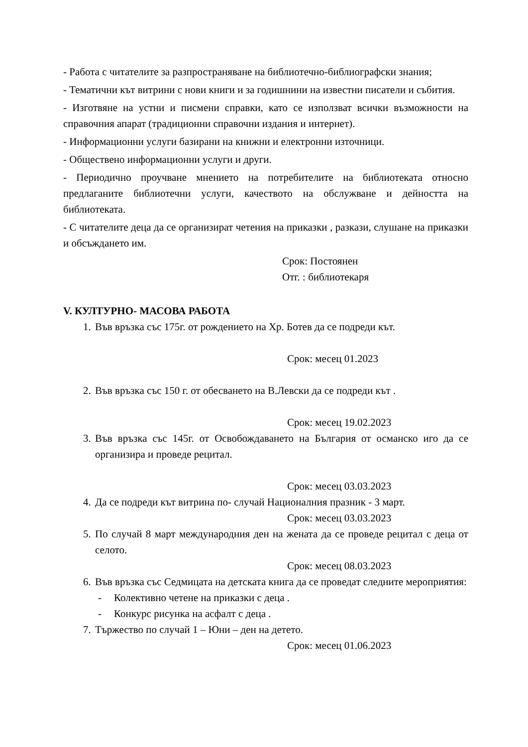- Работа с читателите за разпространяване на библиотечно-библиографски знания;
- Тематични кът витрини с нови книги и за годишнини на известни писатели и събития.
- Изготвяне на устни и писмени справки, като се използват всички възможности на справочния апарат (традиционни справочни издания и интернет).
- Информационни услуги базирани на книжни и електронни източници.
- Обществено информационни услуги и други.
- Периодично проучване мнението на потребителите на библиотеката относно предлаганите библиотечни услуги, качеството на обслужване и дейността на библиотеката.
- С читателите деца да се организират четения на приказки , разкази, слушане на приказки и обсъждането им.
Срок: Постоянен
Отг. : библиотекаря
V. КУЛТУРНО- МАСОВА РАБОТА
1. Във връзка със 175г. от рождението на Хр. Ботев да се подреди кът.
Срок: месец 01.2023
2. Във връзка със 150 г. от обесването на В.Левски да се подреди кът .
Срок: месец 19.02.2023
3. Във връзка със 145г. от Освобождаването на България от османско иго да се организира и проведе рецитал.
Срок: месец 03.03.2023
4. Да се подреди кът витрина по- случай Националния празник - 3 март.
Срок: месец 03.03.2023
5. По случай 8 март международния ден на жената да се проведе рецитал с деца от селото.
Срок: месец 08.03.2023
6. Във връзка със Седмицата на детската книга да се проведат следните мероприятия:
- Колективно четене на приказки с деца .
- Конкурс рисунка на асфалт с деца .
7. Тържество по случай 1 – Юни – ден на детето.
Срок: месец 01.06.2023